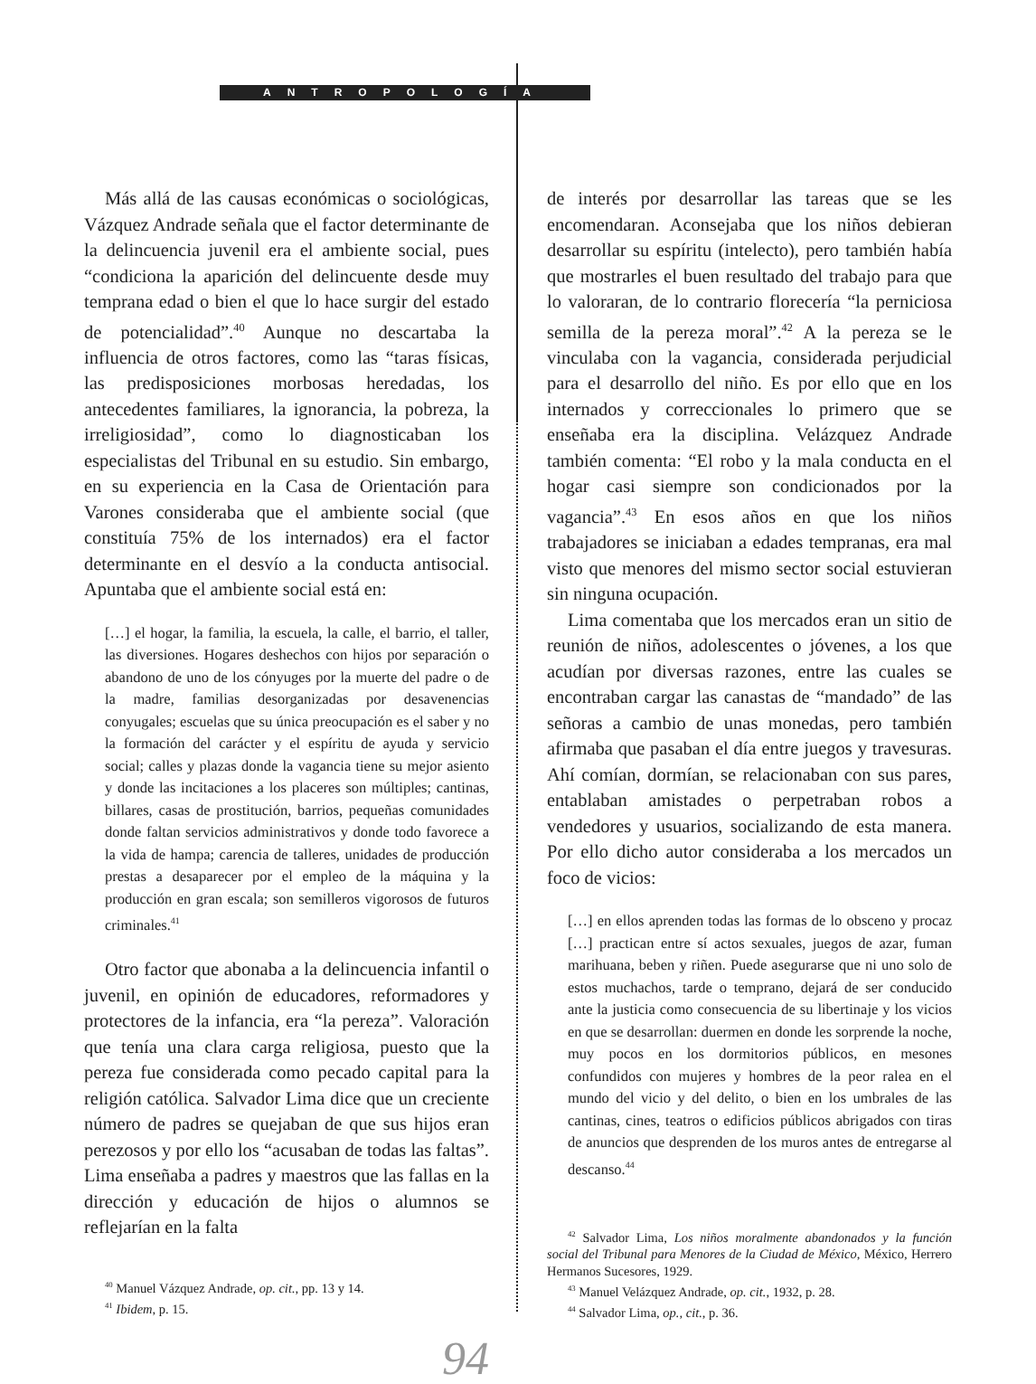ANTROPOLOGÍA
Más allá de las causas económicas o sociológicas, Vázquez Andrade señala que el factor determinante de la delincuencia juvenil era el ambiente social, pues “condiciona la aparición del delincuente desde muy temprana edad o bien el que lo hace surgir del estado de potencialidad”.<sup>40</sup> Aunque no descartaba la influencia de otros factores, como las “taras físicas, las predisposiciones morbosas heredadas, los antecedentes familiares, la ignorancia, la pobreza, la irreligiosidad”, como lo diagnosticaban los especialistas del Tribunal en su estudio. Sin embargo, en su experiencia en la Casa de Orientación para Varones consideraba que el ambiente social (que constituía 75% de los internados) era el factor determinante en el desvío a la conducta antisocial. Apuntaba que el ambiente social está en:
[…] el hogar, la familia, la escuela, la calle, el barrio, el taller, las diversiones. Hogares deshechos con hijos por separación o abandono de uno de los cónyuges por la muerte del padre o de la madre, familias desorganizadas por desavenencias conyugales; escuelas que su única preocupación es el saber y no la formación del carácter y el espíritu de ayuda y servicio social; calles y plazas donde la vagancia tiene su mejor asiento y donde las incitaciones a los placeres son múltiples; cantinas, billares, casas de prostitución, barrios, pequeñas comunidades donde faltan servicios administrativos y donde todo favorece a la vida de hampa; carencia de talleres, unidades de producción prestas a desaparecer por el empleo de la máquina y la producción en gran escala; son semilleros vigorosos de futuros criminales.<sup>41</sup>
Otro factor que abonaba a la delincuencia infantil o juvenil, en opinión de educadores, reformadores y protectores de la infancia, era “la pereza”. Valoración que tenía una clara carga religiosa, puesto que la pereza fue considerada como pecado capital para la religión católica. Salvador Lima dice que un creciente número de padres se quejaban de que sus hijos eran perezosos y por ello los “acusaban de todas las faltas”. Lima enseñaba a padres y maestros que las fallas en la dirección y educación de hijos o alumnos se reflejarían en la falta
<sup>40</sup> Manuel Vázquez Andrade, op. cit., pp. 13 y 14.
<sup>41</sup> Ibidem, p. 15.
94
de interés por desarrollar las tareas que se les encomendaran. Aconsejaba que los niños debieran desarrollar su espíritu (intelecto), pero también había que mostrarles el buen resultado del trabajo para que lo valoraran, de lo contrario florecería “la perniciosa semilla de la pereza moral”.<sup>42</sup> A la pereza se le vinculaba con la vagancia, considerada perjudicial para el desarrollo del niño. Es por ello que en los internados y correccionales lo primero que se enseñaba era la disciplina. Velázquez Andrade también comenta: “El robo y la mala conducta en el hogar casi siempre son condicionados por la vagancia”.<sup>43</sup> En esos años en que los niños trabajadores se iniciaban a edades tempranas, era mal visto que menores del mismo sector social estuvieran sin ninguna ocupación.
Lima comentaba que los mercados eran un sitio de reunión de niños, adolescentes o jóvenes, a los que acudían por diversas razones, entre las cuales se encontraban cargar las canastas de “mandado” de las señoras a cambio de unas monedas, pero también afirmaba que pasaban el día entre juegos y travesuras. Ahí comían, dormían, se relacionaban con sus pares, entablaban amistades o perpetraban robos a vendedores y usuarios, socializando de esta manera. Por ello dicho autor consideraba a los mercados un foco de vicios:
[…] en ellos aprenden todas las formas de lo obsceno y procaz […] practican entre sí actos sexuales, juegos de azar, fuman marihuana, beben y riñen. Puede asegurarse que ni uno solo de estos muchachos, tarde o temprano, dejará de ser conducido ante la justicia como consecuencia de su libertinaje y los vicios en que se desarrollan: duermen en donde les sorprende la noche, muy pocos en los dormitorios públicos, en mesones confundidos con mujeres y hombres de la peor ralea en el mundo del vicio y del delito, o bien en los umbrales de las cantinas, cines, teatros o edificios públicos abrigados con tiras de anuncios que desprenden de los muros antes de entregarse al descanso.<sup>44</sup>
<sup>42</sup> Salvador Lima, Los niños moralmente abandonados y la función social del Tribunal para Menores de la Ciudad de México, México, Herrero Hermanos Sucesores, 1929.
<sup>43</sup> Manuel Velázquez Andrade, op. cit., 1932, p. 28.
<sup>44</sup> Salvador Lima, op., cit., p. 36.